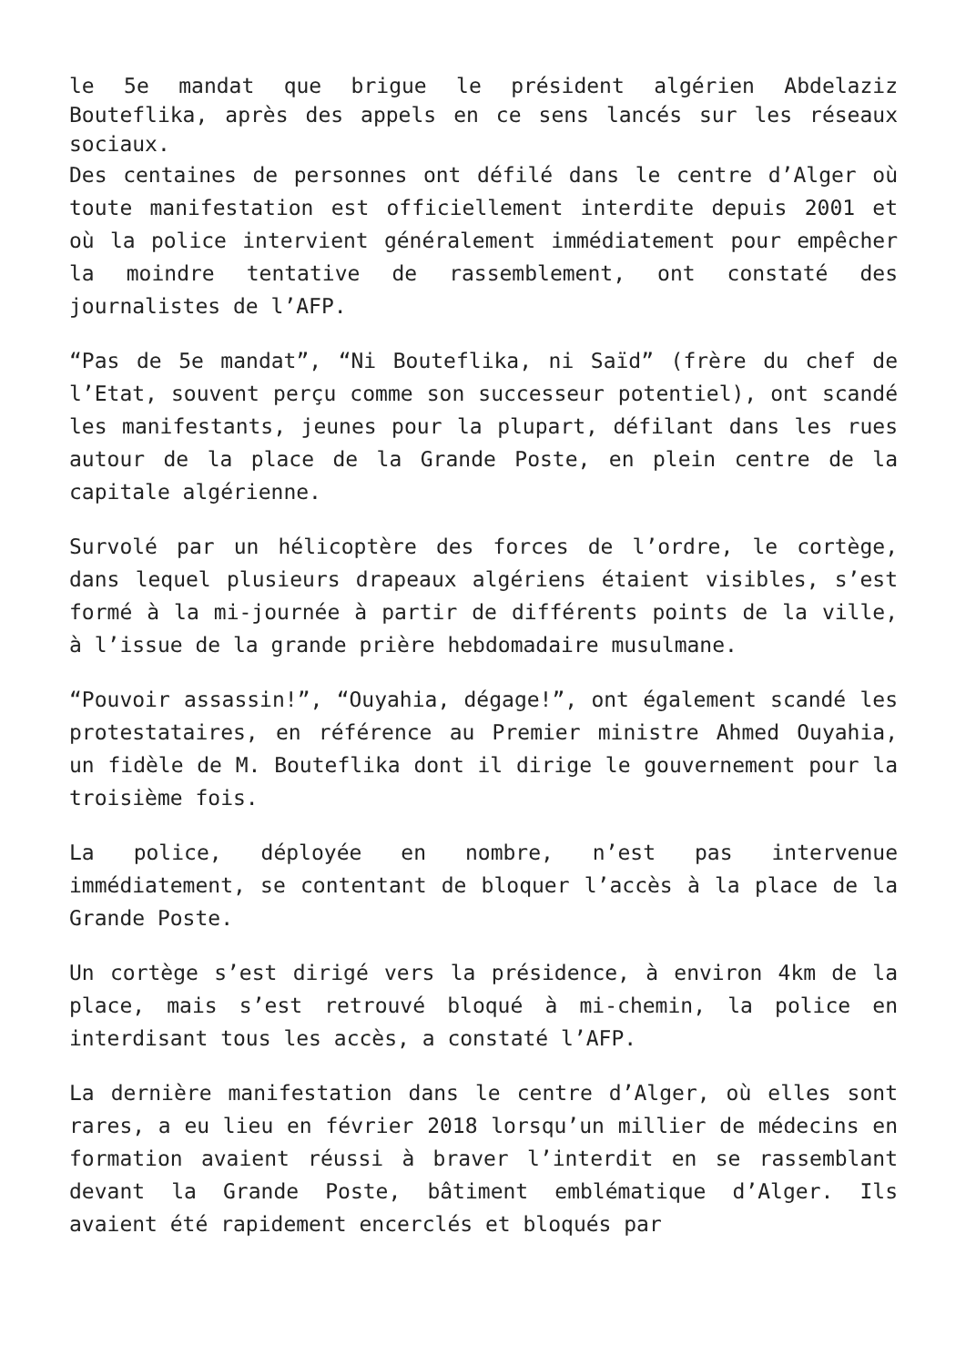le 5e mandat que brigue le président algérien Abdelaziz Bouteflika, après des appels en ce sens lancés sur les réseaux sociaux.
Des centaines de personnes ont défilé dans le centre d’Alger où toute manifestation est officiellement interdite depuis 2001 et où la police intervient généralement immédiatement pour empêcher la moindre tentative de rassemblement, ont constaté des journalistes de l’AFP.
“Pas de 5e mandat”, “Ni Bouteflika, ni Saïd” (frère du chef de l’Etat, souvent perçu comme son successeur potentiel), ont scandé les manifestants, jeunes pour la plupart, défilant dans les rues autour de la place de la Grande Poste, en plein centre de la capitale algérienne.
Survolé par un hélicoptère des forces de l’ordre, le cortège, dans lequel plusieurs drapeaux algériens étaient visibles, s’est formé à la mi-journée à partir de différents points de la ville, à l’issue de la grande prière hebdomadaire musulmane.
“Pouvoir assassin!”, “Ouyahia, dégage!”, ont également scandé les protestataires, en référence au Premier ministre Ahmed Ouyahia, un fidèle de M. Bouteflika dont il dirige le gouvernement pour la troisième fois.
La police, déployée en nombre, n’est pas intervenue immédiatement, se contentant de bloquer l’accès à la place de la Grande Poste.
Un cortège s’est dirigé vers la présidence, à environ 4km de la place, mais s’est retrouvé bloqué à mi-chemin, la police en interdisant tous les accès, a constaté l’AFP.
La dernière manifestation dans le centre d’Alger, où elles sont rares, a eu lieu en février 2018 lorsqu’un millier de médecins en formation avaient réussi à braver l’interdit en se rassemblant devant la Grande Poste, bâtiment emblématique d’Alger. Ils avaient été rapidement encerclés et bloqués par